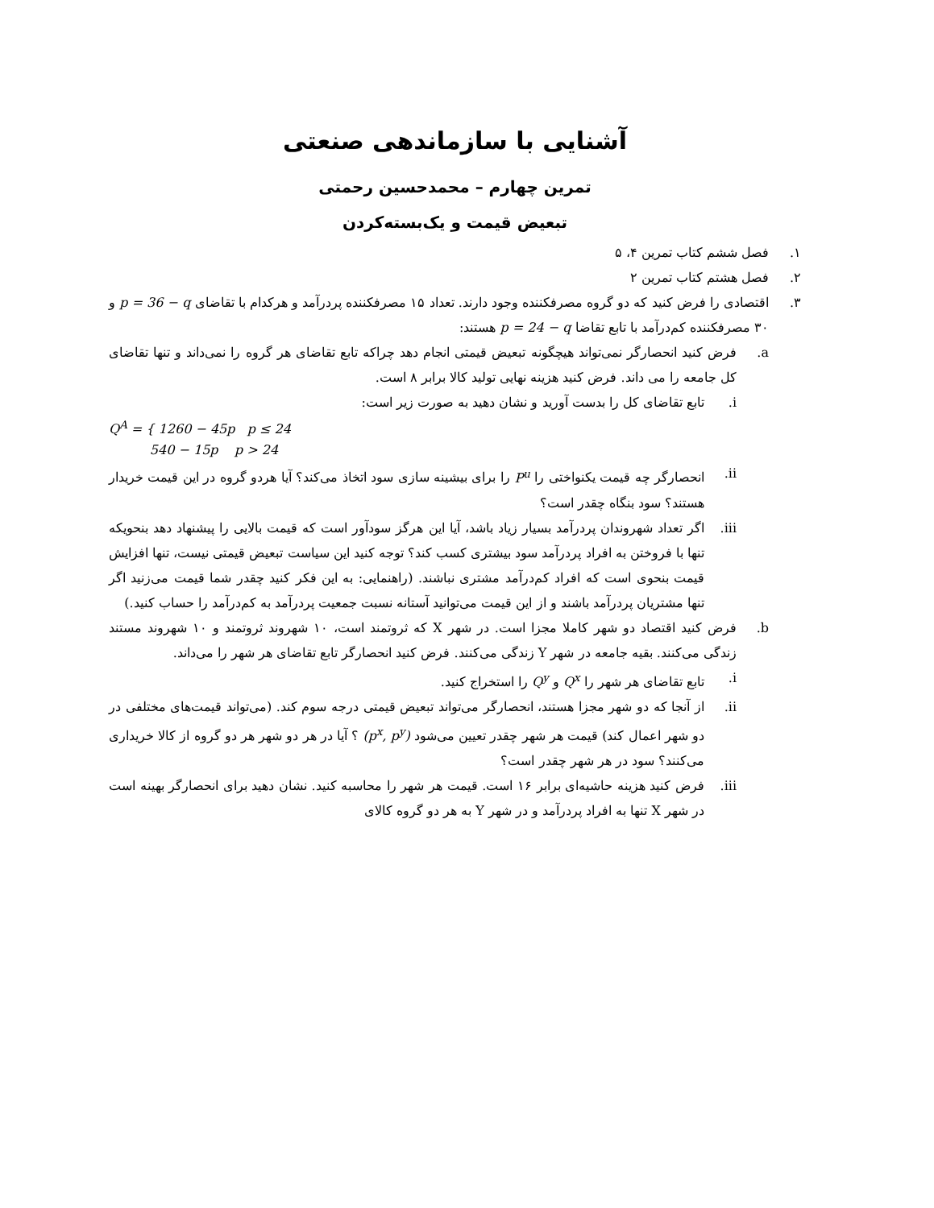آشنایی با سازماندهی صنعتی
تمرین چهارم – محمدحسین رحمتی
تبعیض قیمت و یک‌بسته‌کردن
۱. فصل ششم کتاب تمرین ۴، ۵
۲. فصل هشتم کتاب تمرین ۲
۳. اقتصادی را فرض کنید که دو گروه مصرفکننده وجود دارند. تعداد ۱۵ مصرفکننده پردرآمد و هرکدام با تقاضای p = 36 − q و ۳۰ مصرفکننده کم‌درآمد با تابع تقاضا p = 24 − q هستند:
a. فرض کنید انحصارگر نمی‌تواند هیچگونه تبعیض قیمتی انجام دهد چراکه تابع تقاضای هر گروه را نمی‌داند و تنها تقاضای کل جامعه را می داند. فرض کنید هزینه نهایی تولید کالا برابر ۸ است.
i. تابع تقاضای کل را بدست آورید و نشان دهید به صورت زیر است:
Q<sup>A</sup> = { 1260 − 45p p ≤ 24
540 − 15p p > 24
ii. انحصارگر چه قیمت یکنواختی را P<sup>u</sup> را برای بیشینه سازی سود اتخاذ می‌کند؟ آیا هردو گروه در این قیمت خریدار هستند؟ سود بنگاه چقدر است؟
iii. اگر تعداد شهروندان پردرآمد بسیار زیاد باشد، آیا این هرگز سودآور است که قیمت بالایی را پیشنهاد دهد بنحویکه تنها با فروختن به افراد پردرآمد سود بیشتری کسب کند؟ توجه کنید این سیاست تبعیض قیمتی نیست، تنها افزایش قیمت بنحوی است که افراد کم‌درآمد مشتری نباشند. (راهنمایی: به این فکر کنید چقدر شما قیمت می‌زنید اگر تنها مشتریان پردرآمد باشند و از این قیمت می‌توانید آستانه نسبت جمعیت پردرآمد به کم‌درآمد را حساب کنید.)
b. فرض کنید اقتصاد دو شهر کاملا مجزا است. در شهر X که ثروتمند است، ۱۰ شهروند ثروتمند و ۱۰ شهروند مستند زندگی می‌کنند. بقیه جامعه در شهر Y زندگی می‌کنند. فرض کنید انحصارگر تابع تقاضای هر شهر را می‌داند.
i. تابع تقاضای هر شهر را Q<sup>x</sup> و Q<sup>y</sup> را استخراج کنید.
ii. از آنجا که دو شهر مجزا هستند، انحصارگر می‌تواند تبعیض قیمتی درجه سوم کند. (می‌تواند قیمت‌های مختلفی در دو شهر اعمال کند) قیمت هر شهر چقدر تعیین می‌شود (p<sup>x</sup>, p<sup>y</sup>) ؟ آیا در هر دو شهر هر دو گروه از کالا خریداری می‌کنند؟ سود در هر شهر چقدر است؟
iii. فرض کنید هزینه حاشیه‌ای برابر ۱۶ است. قیمت هر شهر را محاسبه کنید. نشان دهید برای انحصارگر بهینه است در شهر X تنها به افراد پردرآمد و در شهر Y به هر دو گروه کالای